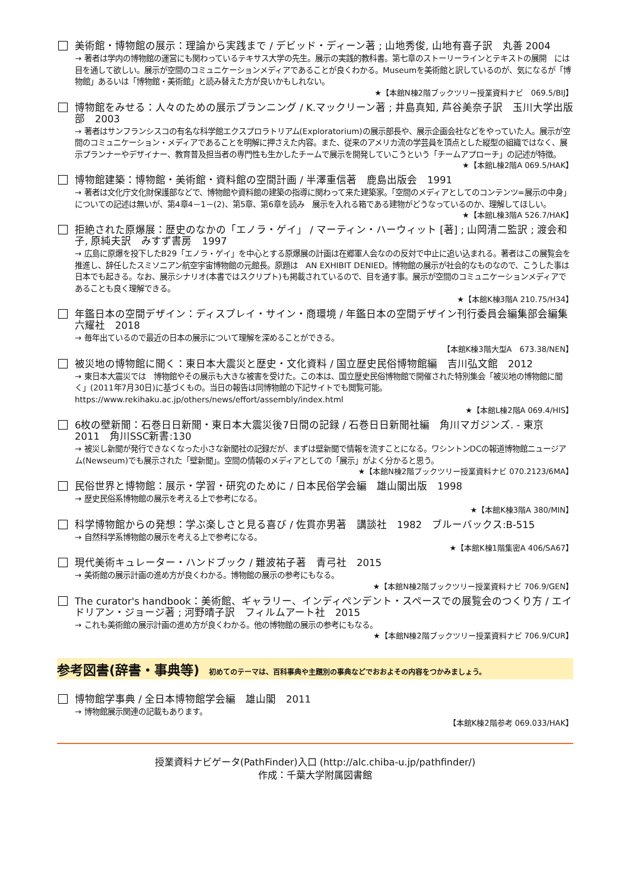美術館・博物館の展示：理論から実践まで / デビッド・ディーン著 ; 山地秀俊, 山地有喜子訳　丸善 2004
→ 著者は学内の博物館の運営にも関わっているテキサス大学の先生。展示の実践的教科書。第七章のストーリーラインとテキストの展開　には目を通して欲しい。展示が空間のコミュニケーションメディアであることが良くわかる。Museumを美術館と訳しているのが、気になるが「博物館」あるいは「博物館・美術館」と読み替えた方が良いかもしれない。
★【本館N棟2階ブックツリー授業資料ナビ　069.5/BIJ】
博物館をみせる：人々のための展示プランニング / K.マックリーン著 ; 井島真知, 芦谷美奈子訳　玉川大学出版部　2003
→ 著者はサンフランシスコの有名な科学館エクスプロラトリアム(Exploratorium)の展示部長や、展示企画会社などをやっていた人。展示が空間のコミュニケーション・メディアであることを明解に押さえた内容。また、従来のアメリカ流の学芸員を頂点とした縦型の組織ではなく、展示プランナーやデザイナー、教育普及担当者の専門性も生かしたチームで展示を開発していこうという「チームアプローチ」の記述が特徴。
★【本館L棟2階A 069.5/HAK】
博物館建築：博物館・美術館・資料館の空間計画 / 半澤重信著　鹿島出版会　1991
→ 著者は文化庁文化財保護部などで、博物館や資料館の建築の指導に関わって来た建築家。「空間のメディアとしてのコンテンツ=展示の中身」についての記述は無いが、第4章4－1－(2)、第5章、第6章を読み　展示を入れる箱である建物がどうなっているのか、理解してほしい。
★【本館L棟3階A 526.7/HAK】
拒絶された原爆展：歴史のなかの「エノラ・ゲイ」 / マーティン・ハーウィット [著] ; 山岡清二監訳 ; 渡会和子, 原純夫訳　みすず書房　1997
→ 広島に原爆を投下したB29「エノラ・ゲイ」を中心とする原爆展の計画は在郷軍人会なのの反対で中止に追い込まれる。著者はこの展覧会を推進し、辞任したスミソニアン航空宇宙博物館の元館長。原題は　AN EXHIBIT DENIED。博物館の展示が社会的なものなので、こうした事は日本でも起きる。なお、展示シナリオ(本書ではスクリプト)も掲載されているので、目を通す事。展示が空間のコミュニケーションメディアであることも良く理解できる。
★【本館K棟3階A 210.75/H34】
年鑑日本の空間デザイン：ディスプレイ・サイン・商環境 / 年鑑日本の空間デザイン刊行委員会編集部会編集　六耀社　2018
→ 毎年出ているので最近の日本の展示について理解を深めることができる。
【本館K棟3階大型A　673.38/NEN】
被災地の博物館に聞く：東日本大震災と歴史・文化資料 / 国立歴史民俗博物館編　吉川弘文館　2012
→ 東日本大震災では　博物館やその展示も大きな被害を受けた。この本は、国立歴史民俗博物館で開催された特別集会「被災地の博物館に聞く」(2011年7月30日)に基づくもの。当日の報告は同博物館の下記サイトでも閲覧可能。
https://www.rekihaku.ac.jp/others/news/effort/assembly/index.html
★【本館L棟2階A 069.4/HIS】
6枚の壁新聞：石巻日日新聞・東日本大震災後7日間の記録 / 石巻日日新聞社編　角川マガジンズ. - 東京　2011　角川SSC新書:130
→ 被災し新聞が発行できなくなった小さな新聞社の記録だが、まずは壁新聞で情報を流すことになる。ワシントンDCの報道博物館ニュージアム(Newseum)でも展示された「壁新聞」。空間の情報のメディアとしての「展示」がよく分かると思う。
★【本館N棟2階ブックツリー授業資料ナビ 070.2123/6MA】
民俗世界と博物館：展示・学習・研究のために / 日本民俗学会編　雄山閣出版　1998
→ 歴史民俗系博物館の展示を考える上で参考になる。
★【本館K棟3階A 380/MIN】
科学博物館からの発想：学ぶ楽しさと見る喜び / 佐貫亦男著　講談社　1982　ブルーバックス:B-515
→ 自然科学系博物館の展示を考える上で参考になる。
★【本館K棟1階集密A 406/SA67】
現代美術キュレーター・ハンドブック / 難波祐子著　青弓社　2015
→ 美術館の展示計画の進め方が良くわかる。博物館の展示の参考にもなる。
★【本館N棟2階ブックツリー授業資料ナビ 706.9/GEN】
The curator's handbook：美術館、ギャラリー、インディペンデント・スペースでの展覧会のつくり方 / エイドリアン・ジョージ著 ; 河野晴子訳　フィルムアート社　2015
→ これも美術館の展示計画の進め方が良くわかる。他の博物館の展示の参考にもなる。
★【本館N棟2階ブックツリー授業資料ナビ 706.9/CUR】
参考図書(辞書・事典等) 初めてのテーマは、百科事典や主題別の事典などでおおよその内容をつかみましょう。
博物館学事典 / 全日本博物館学会編　雄山閣　2011
→ 博物館展示関連の記載もあります。
【本館K棟2階参考 069.033/HAK】
授業資料ナビゲータ(PathFinder)入口 (http://alc.chiba-u.jp/pathfinder/)
作成：千葉大学附属図書館